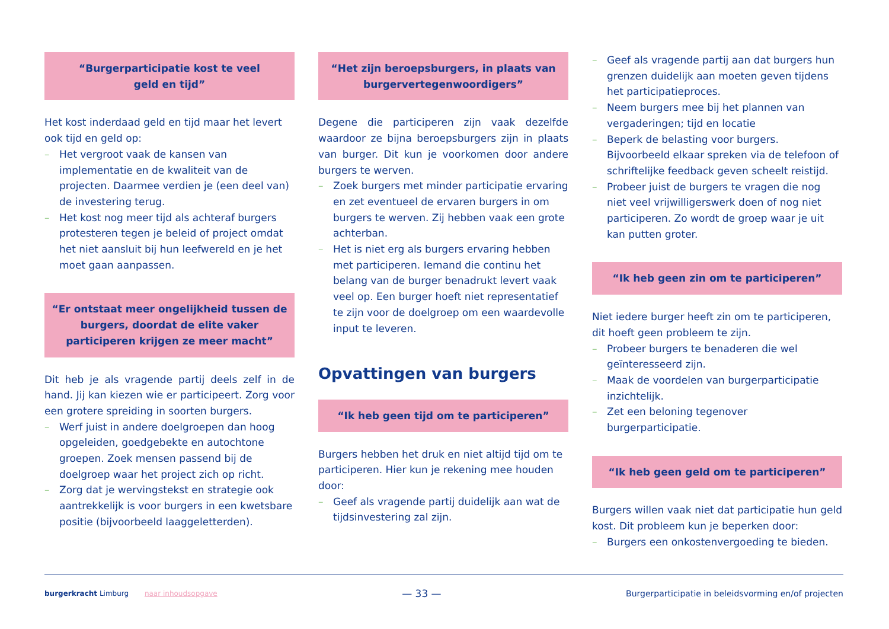“Burgerparticipatie kost te veel
geld en tijd”
Het kost inderdaad geld en tijd maar het levert ook tijd en geld op:
– Het vergroot vaak de kansen van implementatie en de kwaliteit van de projecten. Daarmee verdien je (een deel van) de investering terug.
– Het kost nog meer tijd als achteraf burgers protesteren tegen je beleid of project omdat het niet aansluit bij hun leefwereld en je het moet gaan aanpassen.
“Er ontstaat meer ongelijkheid tussen de burgers, doordat de elite vaker participeren krijgen ze meer macht”
Dit heb je als vragende partij deels zelf in de hand. Jij kan kiezen wie er participeert. Zorg voor een grotere spreiding in soorten burgers.
– Werf juist in andere doelgroepen dan hoog opgeleiden, goedgebekte en autochtone groepen. Zoek mensen passend bij de doelgroep waar het project zich op richt.
– Zorg dat je wervingstekst en strategie ook aantrekkelijk is voor burgers in een kwetsbare positie (bijvoorbeeld laaggeletterden).
“Het zijn beroepsburgers, in plaats van burgervertegenwoordigers”
Degene die participeren zijn vaak dezelfde waardoor ze bijna beroepsburgers zijn in plaats van burger. Dit kun je voorkomen door andere burgers te werven.
– Zoek burgers met minder participatie ervaring en zet eventueel de ervaren burgers in om burgers te werven. Zij hebben vaak een grote achterban.
– Het is niet erg als burgers ervaring hebben met participeren. Iemand die continu het belang van de burger benadrukt levert vaak veel op. Een burger hoeft niet representatief te zijn voor de doelgroep om een waardevolle input te leveren.
Opvattingen van burgers
“Ik heb geen tijd om te participeren”
Burgers hebben het druk en niet altijd tijd om te participeren. Hier kun je rekening mee houden door:
– Geef als vragende partij duidelijk aan wat de tijdsinvestering zal zijn.
– Geef als vragende partij aan dat burgers hun grenzen duidelijk aan moeten geven tijdens het participatieproces.
– Neem burgers mee bij het plannen van vergaderingen; tijd en locatie
– Beperk de belasting voor burgers. Bijvoorbeeld elkaar spreken via de telefoon of schriftelijke feedback geven scheelt reistijd.
– Probeer juist de burgers te vragen die nog niet veel vrijwilligerswerk doen of nog niet participeren. Zo wordt de groep waar je uit kan putten groter.
“Ik heb geen zin om te participeren”
Niet iedere burger heeft zin om te participeren, dit hoeft geen probleem te zijn.
– Probeer burgers te benaderen die wel geïnteresseerd zijn.
– Maak de voordelen van burgerparticipatie inzichtelijk.
– Zet een beloning tegenover burgerparticipatie.
“Ik heb geen geld om te participeren”
Burgers willen vaak niet dat participatie hun geld kost. Dit probleem kun je beperken door:
– Burgers een onkostenvergoeding te bieden.
burgerkracht Limburg naar inhoudsopgave
— 33 —
Burgerparticipatie in beleidsvorming en/of projecten